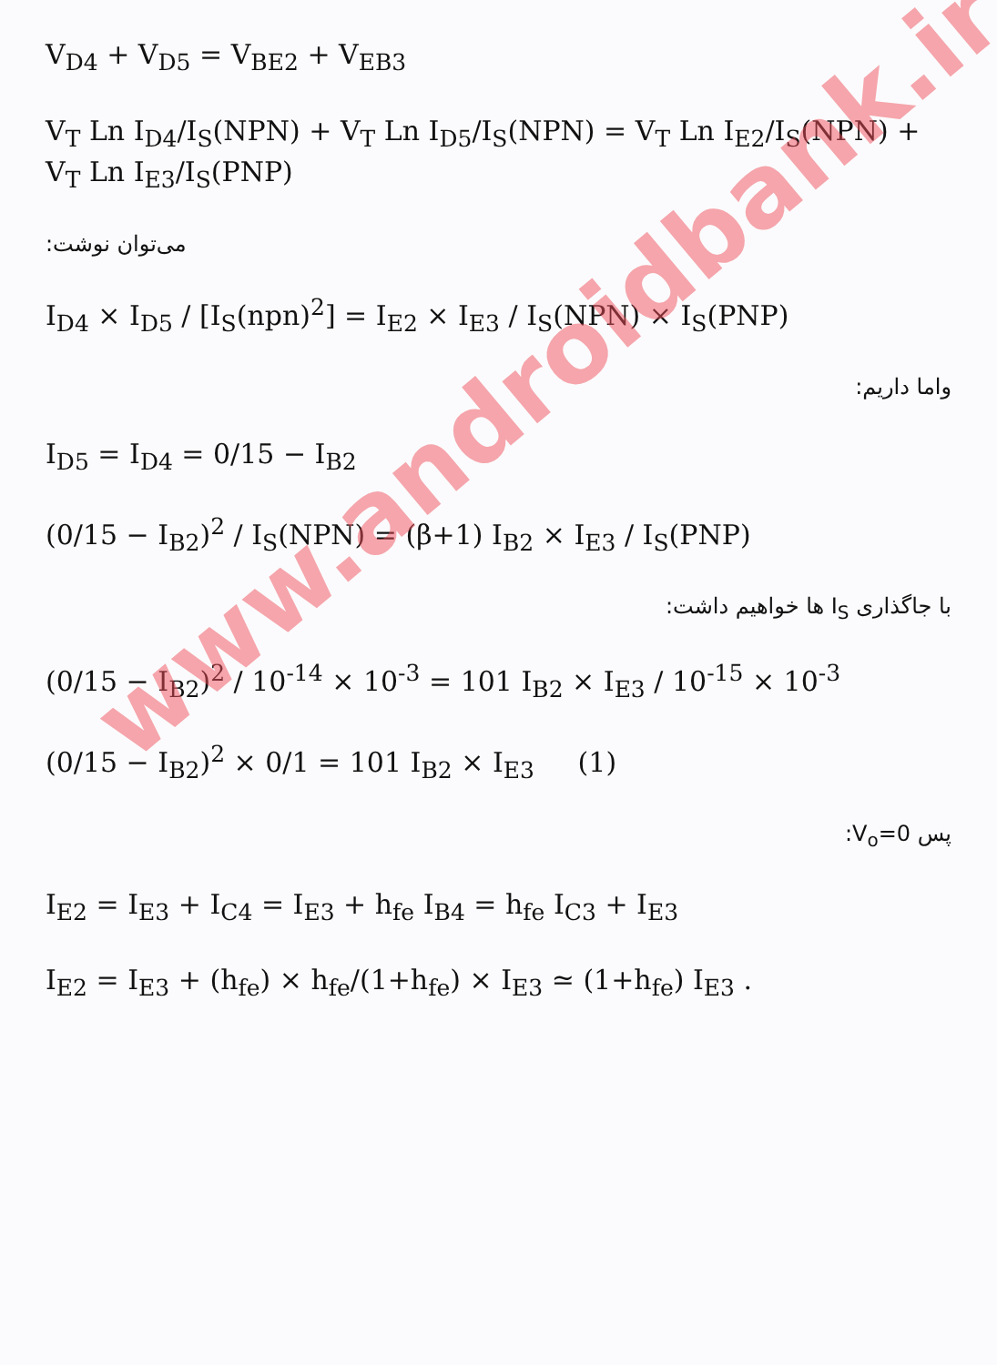V<sub>D4</sub> + V<sub>D5</sub> = V<sub>BE2</sub> + V<sub>EB3</sub>
V<sub>T</sub> Ln I<sub>D4</sub>/I<sub>S</sub>(NPN) + V<sub>T</sub> Ln I<sub>D5</sub>/I<sub>S</sub>(NPN) = V<sub>T</sub> Ln I<sub>E2</sub>/I<sub>S</sub>(NPN) + V<sub>T</sub> Ln I<sub>E3</sub>/I<sub>S</sub>(PNP)
می‌توان نوشت:
I<sub>D4</sub> × I<sub>D5</sub> / [I<sub>S</sub>(npn)<sup>2</sup>] = I<sub>E2</sub> × I<sub>E3</sub> / I<sub>S</sub>(NPN) × I<sub>S</sub>(PNP)
واما داریم:
I<sub>D5</sub> = I<sub>D4</sub> = 0/15 − I<sub>B2</sub>
(0/15 − I<sub>B2</sub>)<sup>2</sup> / I<sub>S</sub>(NPN) = (β+1) I<sub>B2</sub> × I<sub>E3</sub> / I<sub>S</sub>(PNP)
با جاگذاری I<sub>S</sub> ها خواهیم داشت:
(0/15 − I<sub>B2</sub>)<sup>2</sup> / 10<sup>-14</sup> × 10<sup>-3</sup> = 101 I<sub>B2</sub> × I<sub>E3</sub> / 10<sup>-15</sup> × 10<sup>-3</sup>
(0/15 − I<sub>B2</sub>)<sup>2</sup> × 0/1 = 101 I<sub>B2</sub> × I<sub>E3</sub> (1)
پس V<sub>o</sub>=0:
I<sub>E2</sub> = I<sub>E3</sub> + I<sub>C4</sub> = I<sub>E3</sub> + h<sub>fe</sub> I<sub>B4</sub> = h<sub>fe</sub> I<sub>C3</sub> + I<sub>E3</sub>
I<sub>E2</sub> = I<sub>E3</sub> + (h<sub>fe</sub>) × h<sub>fe</sub>/(1+h<sub>fe</sub>) × I<sub>E3</sub> ≃ (1+h<sub>fe</sub>) I<sub>E3</sub> .
www.androidbank.ir